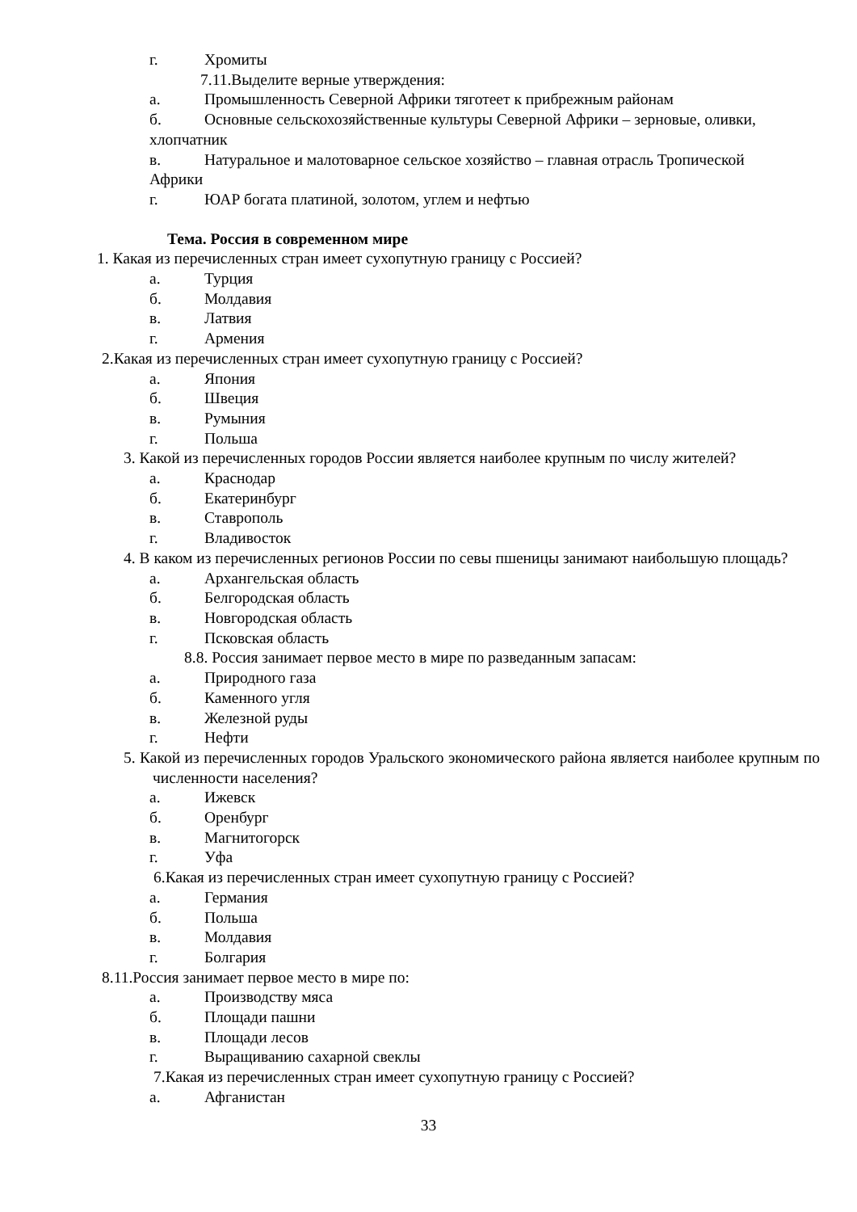г. Хромиты
7.11.Выделите верные утверждения:
а. Промышленность Северной Африки тяготеет к прибрежным районам
б. Основные сельскохозяйственные культуры Северной Африки – зерновые, оливки,
хлопчатник
в. Натуральное и малотоварное сельское хозяйство – главная отрасль Тропической
Африки
г. ЮАР богата платиной, золотом, углем и нефтью
Тема. Россия в современном мире
1. Какая из перечисленных стран имеет сухопутную границу с Россией?
а. Турция
б. Молдавия
в. Латвия
г. Армения
2.Какая из перечисленных стран имеет сухопутную границу с Россией?
а. Япония
б. Швеция
в. Румыния
г. Польша
3. Какой из перечисленных городов России является наиболее крупным по числу жителей?
а. Краснодар
б. Екатеринбург
в. Ставрополь
г. Владивосток
4. В каком из перечисленных регионов России по севы пшеницы занимают наибольшую площадь?
а. Архангельская область
б. Белгородская область
в. Новгородская область
г. Псковская область
8.8. Россия занимает первое место в мире по разведанным запасам:
а. Природного газа
б. Каменного угля
в. Железной руды
г. Нефти
5. Какой из перечисленных городов Уральского экономического района является наиболее крупным по численности населения?
а. Ижевск
б. Оренбург
в. Магнитогорск
г. Уфа
6.Какая из перечисленных стран имеет сухопутную границу с Россией?
а. Германия
б. Польша
в. Молдавия
г. Болгария
8.11.Россия занимает первое место в мире по:
а. Производству мяса
б. Площади пашни
в. Площади лесов
г. Выращиванию сахарной свеклы
7.Какая из перечисленных стран имеет сухопутную границу с Россией?
а. Афганистан
33